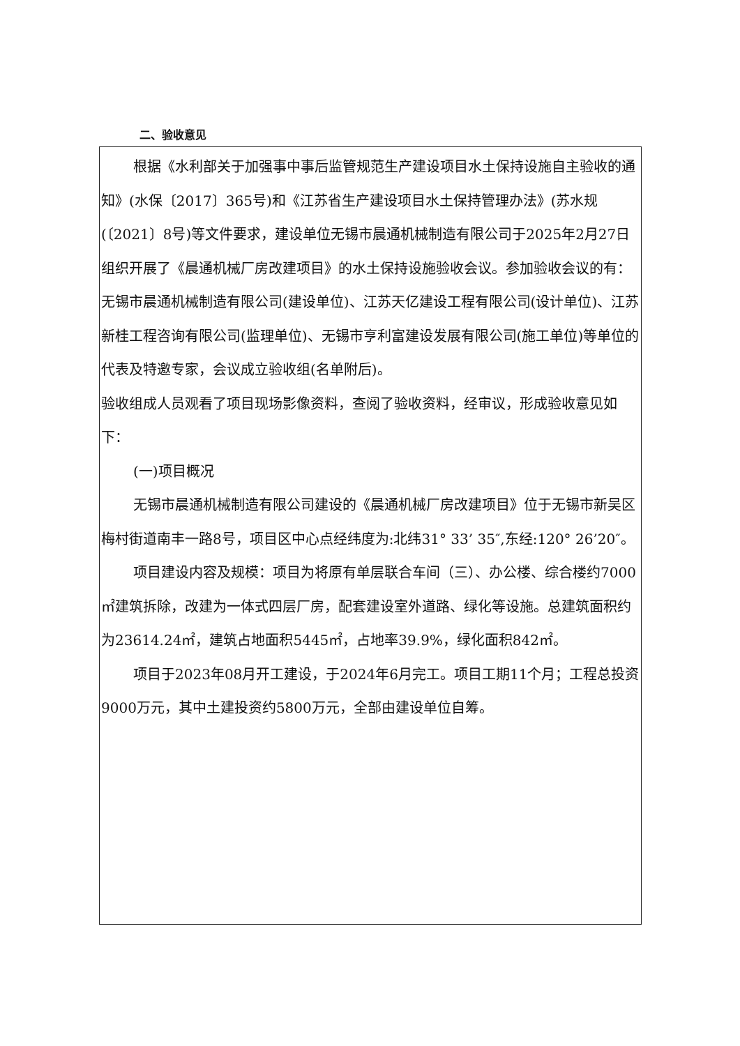二、验收意见
根据《水利部关于加强事中事后监管规范生产建设项目水土保持设施自主验收的通知》(水保〔2017〕365号)和《江苏省生产建设项目水土保持管理办法》(苏水规(〔2021〕8号)等文件要求，建设单位无锡市晨通机械制造有限公司于2025年2月27日组织开展了《晨通机械厂房改建项目》的水土保持设施验收会议。参加验收会议的有：无锡市晨通机械制造有限公司(建设单位)、江苏天亿建设工程有限公司(设计单位)、江苏新桂工程咨询有限公司(监理单位)、无锡市亨利富建设发展有限公司(施工单位)等单位的代表及特邀专家，会议成立验收组(名单附后)。
验收组成人员观看了项目现场影像资料，查阅了验收资料，经审议，形成验收意见如下：
(一)项目概况
无锡市晨通机械制造有限公司建设的《晨通机械厂房改建项目》位于无锡市新吴区梅村街道南丰一路8号，项目区中心点经纬度为:北纬31° 33’ 35″,东经:120° 26’20″。
项目建设内容及规模：项目为将原有单层联合车间（三）、办公楼、综合楼约7000㎡建筑拆除，改建为一体式四层厂房，配套建设室外道路、绿化等设施。总建筑面积约为23614.24㎡，建筑占地面积5445㎡，占地率39.9%，绿化面积842㎡。
项目于2023年08月开工建设，于2024年6月完工。项目工期11个月；工程总投资9000万元，其中土建投资约5800万元，全部由建设单位自筹。